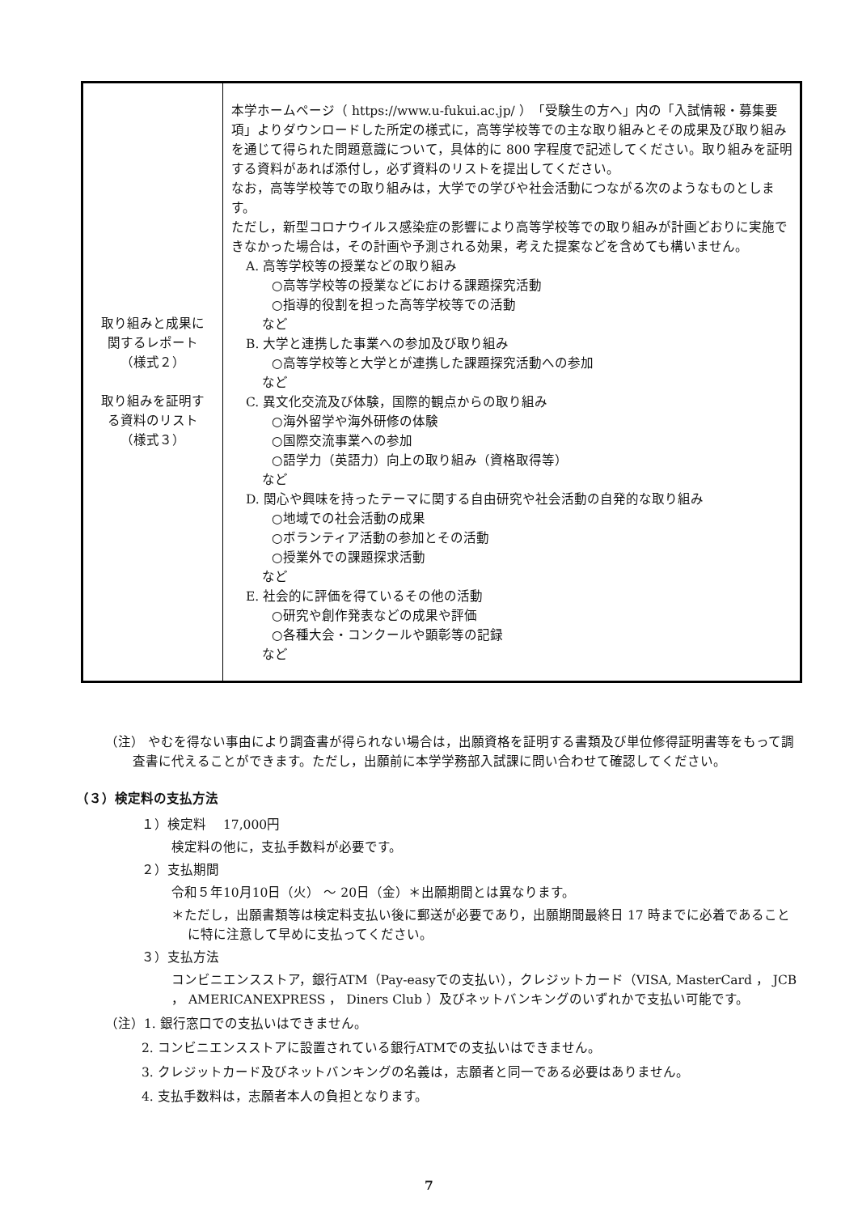| 取り組みと成果に 関するレポート （様式２） 取り組みを証明す る資料のリスト （様式３） | 本学ホームページ（ https://www.u-fukui.ac.jp/ ）「受験生の方へ」内の「入試情報・募集要項」よりダウンロードした所定の様式に，高等学校等での主な取り組みとその成果及び取り組みを通じて得られた問題意識について，具体的に 800 字程度で記述してください。取り組みを証明する資料があれば添付し，必ず資料のリストを提出してください。 なお，高等学校等での取り組みは，大学での学びや社会活動につながる次のようなものとします。 ただし，新型コロナウイルス感染症の影響により高等学校等での取り組みが計画どおりに実施できなかった場合は，その計画や予測される効果，考えた提案などを含めても構いません。 A. 高等学校等の授業などの取り組み ○高等学校等の授業などにおける課題探究活動 ○指導的役割を担った高等学校等での活動 など B. 大学と連携した事業への参加及び取り組み ○高等学校等と大学とが連携した課題探究活動への参加 など C. 異文化交流及び体験，国際的観点からの取り組み ○海外留学や海外研修の体験 ○国際交流事業への参加 ○語学力（英語力）向上の取り組み（資格取得等） など D. 関心や興味を持ったテーマに関する自由研究や社会活動の自発的な取り組み ○地域での社会活動の成果 ○ボランティア活動の参加とその活動 ○授業外での課題探求活動 など E. 社会的に評価を得ているその他の活動 ○研究や創作発表などの成果や評価 ○各種大会・コンクールや顕彰等の記録 など |
（注） やむを得ない事由により調査書が得られない場合は，出願資格を証明する書類及び単位修得証明書等をもって調査書に代えることができます。ただし，出願前に本学学務部入試課に問い合わせて確認してください。
（３）検定料の支払方法
１）検定料　 17,000円
検定料の他に，支払手数料が必要です。
２）支払期間
令和５年10月10日（火） ～ 20日（金）＊出願期間とは異なります。
＊ただし，出願書類等は検定料支払い後に郵送が必要であり，出願期間最終日 17 時までに必着であることに特に注意して早めに支払ってください。
３）支払方法
コンビニエンスストア，銀行ATM（Pay-easyでの支払い），クレジットカード（VISA, MasterCard ， JCB ， AMERICANEXPRESS ， Diners Club ）及びネットバンキングのいずれかで支払い可能です。
（注）1. 銀行窓口での支払いはできません。
2. コンビニエンスストアに設置されている銀行ATMでの支払いはできません。
3. クレジットカード及びネットバンキングの名義は，志願者と同一である必要はありません。
4. 支払手数料は，志願者本人の負担となります。
7